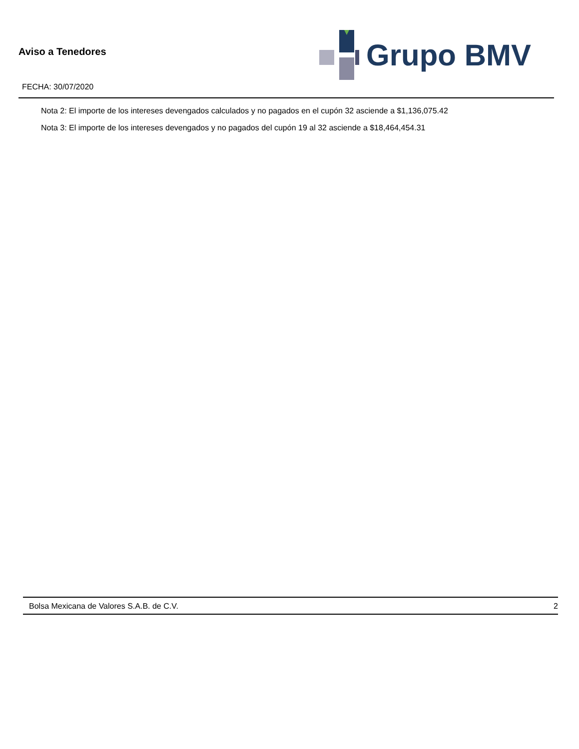Aviso a Tenedores
FECHA: 30/07/2020
Grupo BMV
Nota 2: El importe de los intereses devengados calculados y no pagados en el cupón 32 asciende a $1,136,075.42
Nota 3: El importe de los intereses devengados y no pagados del cupón 19 al 32 asciende a $18,464,454.31
Bolsa Mexicana de Valores S.A.B. de C.V. 2